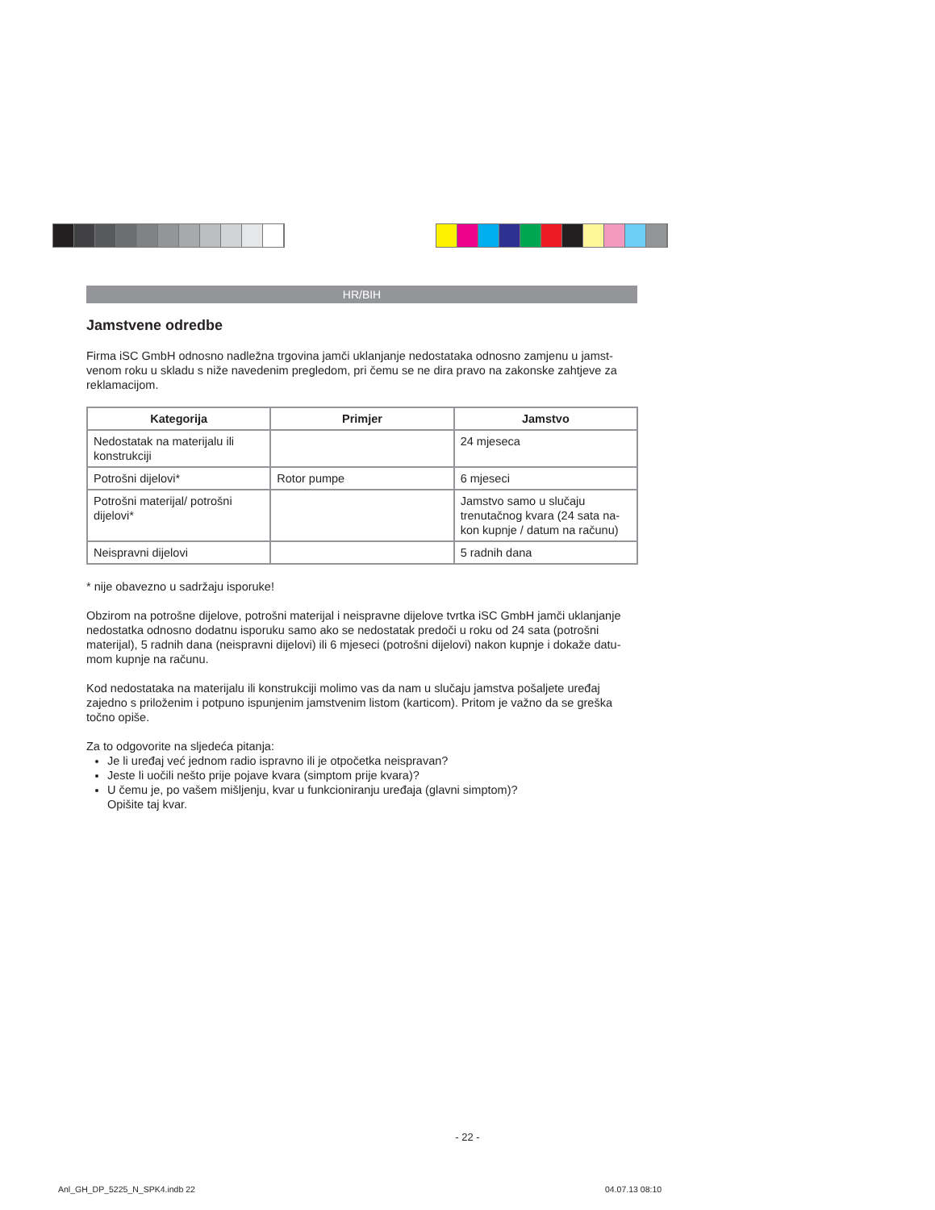HR/BIH
Jamstvene odredbe
Firma iSC GmbH odnosno nadležna trgovina jamči uklanjanje nedostataka odnosno zamjenu u jamst­venom roku u skladu s niže navedenim pregledom, pri čemu se ne dira pravo na zakonske zahtjeve za reklamacijom.
| Kategorija | Primjer | Jamstvo |
| --- | --- | --- |
| Nedostatak na materijalu ili konstrukciji | | 24 mjeseca |
| Potrošni dijelovi* | Rotor pumpe | 6 mjeseci |
| Potrošni materijal/ potrošni dijelovi* | | Jamstvo samo u slučaju trenutačnog kvara (24 sata na­kon kupnje / datum na računu) |
| Neispravni dijelovi | | 5 radnih dana |
* nije obavezno u sadržaju isporuke!
Obzirom na potrošne dijelove, potrošni materijal i neispravne dijelove tvrtka iSC GmbH jamči uklanjanje nedostatka odnosno dodatnu isporuku samo ako se nedostatak predoči u roku od 24 sata (potrošni materijal), 5 radnih dana (neispravni dijelovi) ili 6 mjeseci (potrošni dijelovi) nakon kupnje i dokaže datu­mom kupnje na računu.
Kod nedostataka na materijalu ili konstrukciji molimo vas da nam u slučaju jamstva pošaljete uređaj zajedno s priloženim i potpuno ispunjenim jamstvenim listom (karticom). Pritom je važno da se greška točno opiše.
Za to odgovorite na sljedeća pitanja:
Je li uređaj već jednom radio ispravno ili je otpočetka neispravan?
Jeste li uočili nešto prije pojave kvara (simptom prije kvara)?
U čemu je, po vašem mišljenju, kvar u funkcioniranju uređaja (glavni simptom)?
Opišite taj kvar.
- 22 -
Anl_GH_DP_5225_N_SPK4.indb 22 04.07.13 08:10